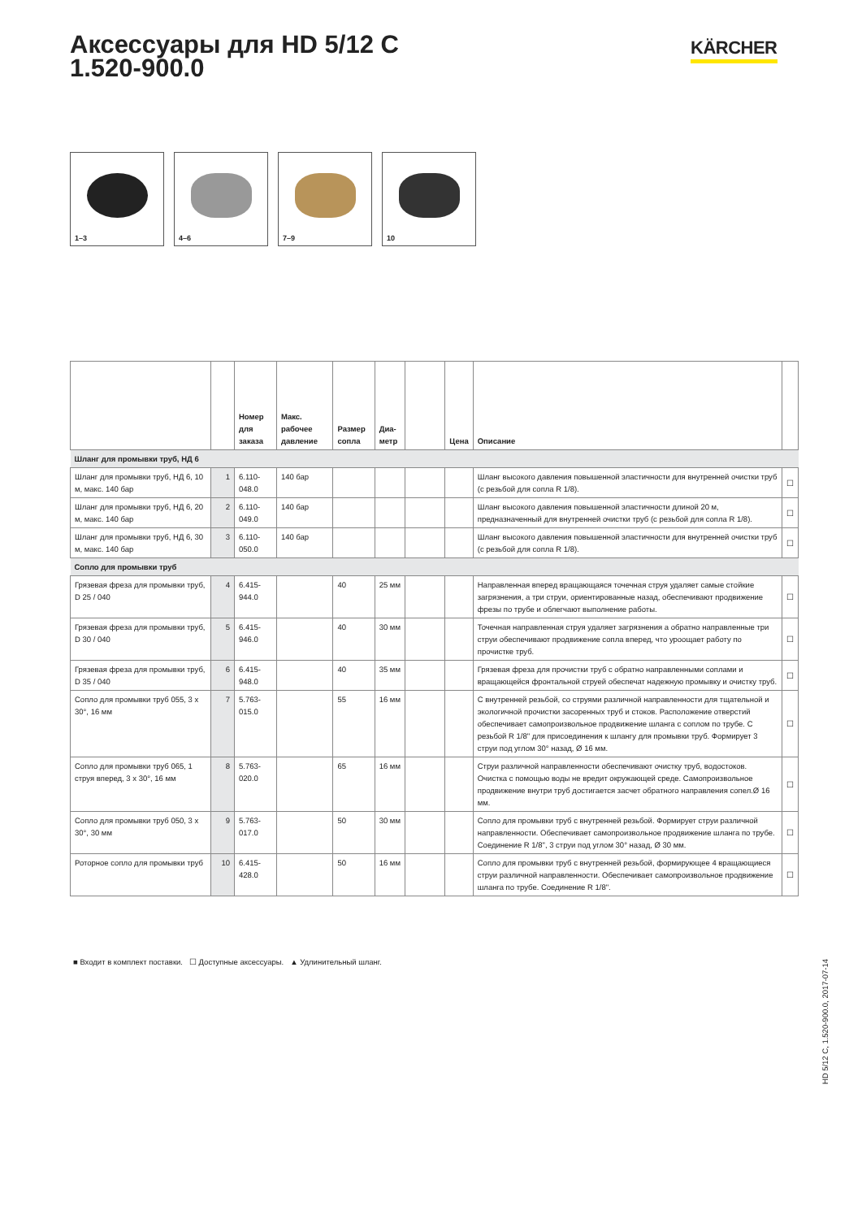Аксессуары для HD 5/12 C
1.520-900.0
KÄRCHER
1–3
4–6
7–9
10
| | | Номер для заказа | Макс. рабочее давление | Размер сопла | Диа-метр | | Цена | Описание | |
| --- | --- | --- | --- | --- | --- | --- | --- | --- | --- |
| Шланг для промывки труб, НД 6 | | | | | | | | | |
| Шланг для промывки труб, НД 6, 10 м, макс. 140 бар | 1 | 6.110-048.0 | 140 бар | | | | | Шланг высокого давления повышенной эластичности для внутренней очистки труб (с резьбой для сопла R 1/8). | ☐ |
| Шланг для промывки труб, НД 6, 20 м, макс. 140 бар | 2 | 6.110-049.0 | 140 бар | | | | | Шланг высокого давления повышенной эластичности длиной 20 м, предназначенный для внутренней очистки труб (с резьбой для сопла R 1/8). | ☐ |
| Шланг для промывки труб, НД 6, 30 м, макс. 140 бар | 3 | 6.110-050.0 | 140 бар | | | | | Шланг высокого давления повышенной эластичности для внутренней очистки труб (с резьбой для сопла R 1/8). | ☐ |
| Сопло для промывки труб | | | | | | | | | |
| Грязевая фреза для промывки труб, D 25 / 040 | 4 | 6.415-944.0 | | 40 | 25 мм | | | Направленная вперед вращающаяся точечная струя удаляет самые стойкие загрязнения, а три струи, ориентированные назад, обеспечивают продвижение фрезы по трубе и облегчают выполнение работы. | ☐ |
| Грязевая фреза для промывки труб, D 30 / 040 | 5 | 6.415-946.0 | | 40 | 30 мм | | | Точечная направленная струя удаляет загрязнения а обратно направленные три струи обеспечивают продвижение сопла вперед, что уроощает работу по прочистке труб. | ☐ |
| Грязевая фреза для промывки труб, D 35 / 040 | 6 | 6.415-948.0 | | 40 | 35 мм | | | Грязевая фреза для прочистки труб с обратно направленными соплами и вращающейся фронтальной струей обеспечат надежную промывку и очистку труб. | ☐ |
| Сопло для промывки труб 055, 3 x 30°, 16 мм | 7 | 5.763-015.0 | | 55 | 16 мм | | | С внутренней резьбой, со струями различной направленности для тщательной и экологичной прочистки засоренных труб и стоков. Расположение отверстий обеспечивает самопроизвольное продвижение шланга с соплом по трубе. С резьбой R 1/8" для присоединения к шлангу для промывки труб. Формирует 3 струи под углом 30° назад, Ø 16 мм. | ☐ |
| Сопло для промывки труб 065, 1 струя вперед, 3 x 30°, 16 мм | 8 | 5.763-020.0 | | 65 | 16 мм | | | Струи различной направленности обеспечивают очистку труб, водостоков. Очистка с помощью воды не вредит окружающей среде. Самопроизвольное продвижение внутри труб достигается засчет обратного направления сопел.Ø 16 мм. | ☐ |
| Сопло для промывки труб 050, 3 x 30°, 30 мм | 9 | 5.763-017.0 | | 50 | 30 мм | | | Сопло для промывки труб с внутренней резьбой. Формирует струи различной направленности. Обеспечивает самопроизвольное продвижение шланга по трубе. Соединение R 1/8", 3 струи под углом 30° назад, Ø 30 мм. | ☐ |
| Роторное сопло для промывки труб | 10 | 6.415-428.0 | | 50 | 16 мм | | | Сопло для промывки труб с внутренней резьбой, формирующее 4 вращающиеся струи различной направленности. Обеспечивает самопроизвольное продвижение шланга по трубе. Соединение R 1/8". | ☐ |
■ Входит в комплект поставки. ☐ Доступные аксессуары. ▲ Удлинительный шланг.
HD 5/12 C, 1.520-900.0, 2017-07-14